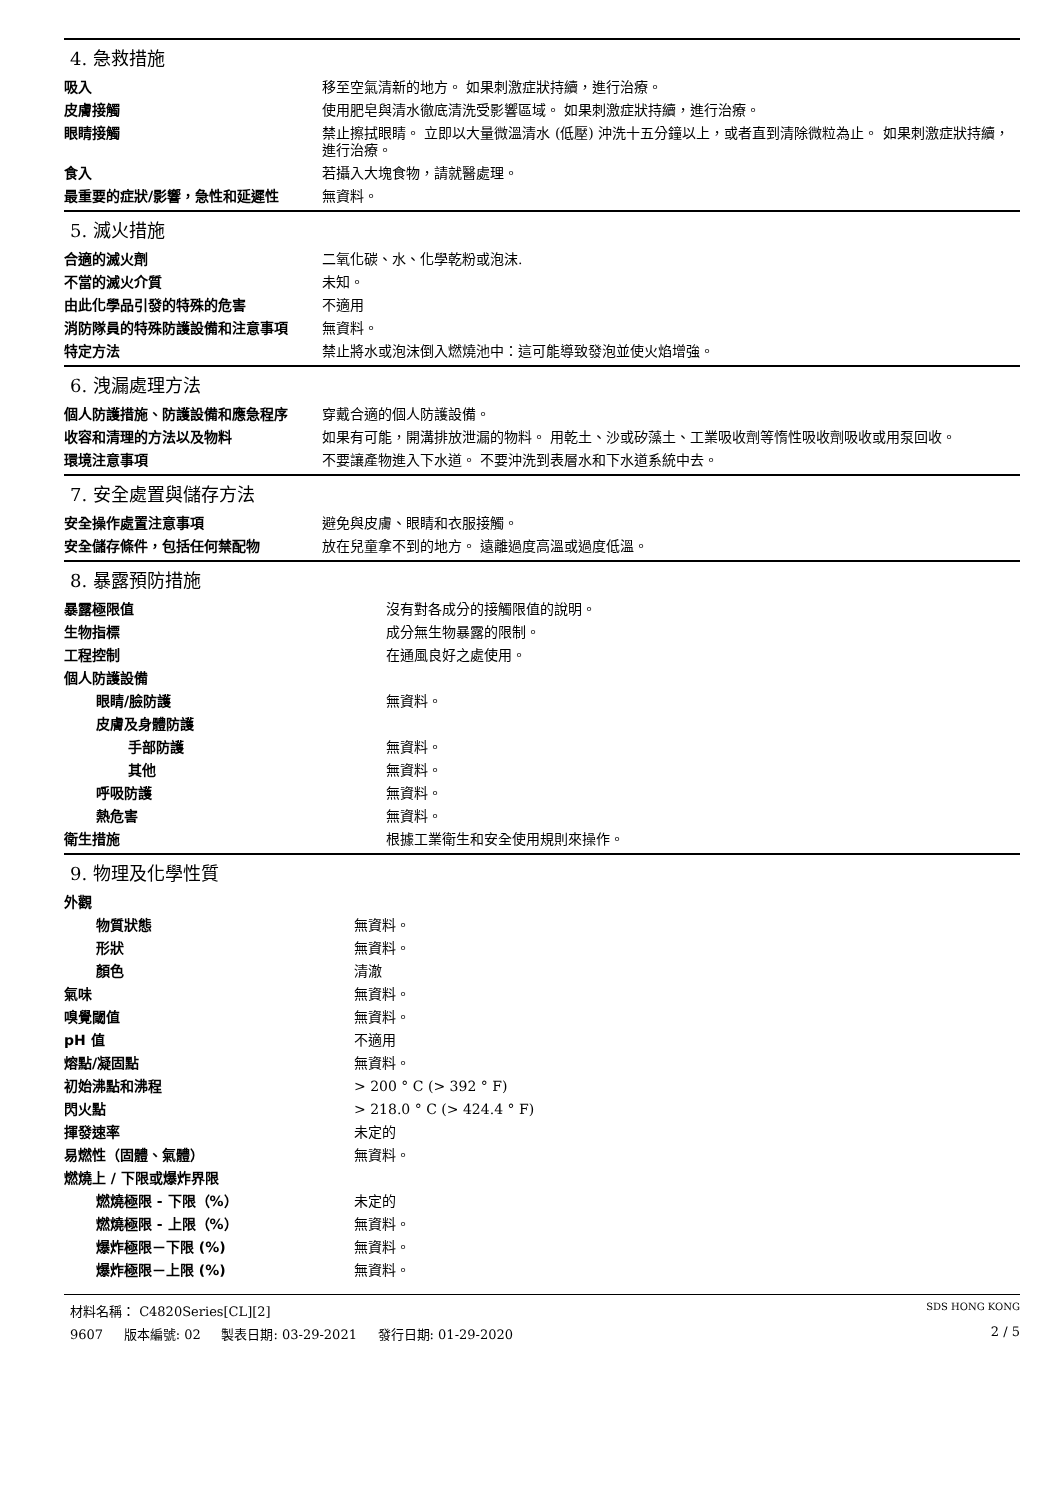4. 急救措施
| 吸入 | 移至空氣清新的地方。 如果刺激症狀持續，進行治療。 |
| 皮膚接觸 | 使用肥皂與清水徹底清洗受影響區域。 如果刺激症狀持續，進行治療。 |
| 眼睛接觸 | 禁止擦拭眼睛。 立即以大量微溫清水 (低壓) 沖洗十五分鐘以上，或者直到清除微粒為止。 如果刺激症狀持續，進行治療。 |
| 食入 | 若攝入大塊食物，請就醫處理。 |
| 最重要的症狀/影響，急性和延遲性 | 無資料。 |
5. 滅火措施
| 合適的滅火劑 | 二氧化碳、水、化學乾粉或泡沫. |
| 不當的滅火介質 | 未知。 |
| 由此化學品引發的特殊的危害 | 不適用 |
| 消防隊員的特殊防護設備和注意事項 | 無資料。 |
| 特定方法 | 禁止將水或泡沫倒入燃燒池中：這可能導致發泡並使火焰增強。 |
6. 洩漏處理方法
| 個人防護措施、防護設備和應急程序 | 穿戴合適的個人防護設備。 |
| 收容和清理的方法以及物料 | 如果有可能，開溝排放泄漏的物料。 用乾土、沙或矽藻土、工業吸收劑等惰性吸收劑吸收或用泵回收。 |
| 環境注意事項 | 不要讓產物進入下水道。 不要沖洗到表層水和下水道系統中去。 |
7. 安全處置與儲存方法
| 安全操作處置注意事項 | 避免與皮膚、眼睛和衣服接觸。 |
| 安全儲存條件，包括任何禁配物 | 放在兒童拿不到的地方。 遠離過度高溫或過度低溫。 |
8. 暴露預防措施
| 暴露極限值 | 沒有對各成分的接觸限值的說明。 |
| 生物指標 | 成分無生物暴露的限制。 |
| 工程控制 | 在通風良好之處使用。 |
| 個人防護設備 | |
| 眼睛/臉防護 | 無資料。 |
| 皮膚及身體防護 | |
| 手部防護 | 無資料。 |
| 其他 | 無資料。 |
| 呼吸防護 | 無資料。 |
| 熱危害 | 無資料。 |
| 衛生措施 | 根據工業衛生和安全使用規則來操作。 |
9. 物理及化學性質
| 外觀 | |
| 物質狀態 | 無資料。 |
| 形狀 | 無資料。 |
| 顏色 | 清澈 |
| 氣味 | 無資料。 |
| 嗅覺閾值 | 無資料。 |
| pH 值 | 不適用 |
| 熔點/凝固點 | 無資料。 |
| 初始沸點和沸程 | > 200 ° C (> 392 ° F) |
| 閃火點 | > 218.0 ° C (> 424.4 ° F) |
| 揮發速率 | 未定的 |
| 易燃性（固體、氣體） | 無資料。 |
| 燃燒上 / 下限或爆炸界限 | |
| 燃燒極限 - 下限（%） | 未定的 |
| 燃燒極限 - 上限（%） | 無資料。 |
| 爆炸極限－下限 (%) | 無資料。 |
| 爆炸極限－上限 (%) | 無資料。 |
材料名稱： C4820Series[CL][2] SDS HONG KONG
9607 版本編號: 02 製表日期: 03-29-2021 發行日期: 01-29-2020 2 / 5